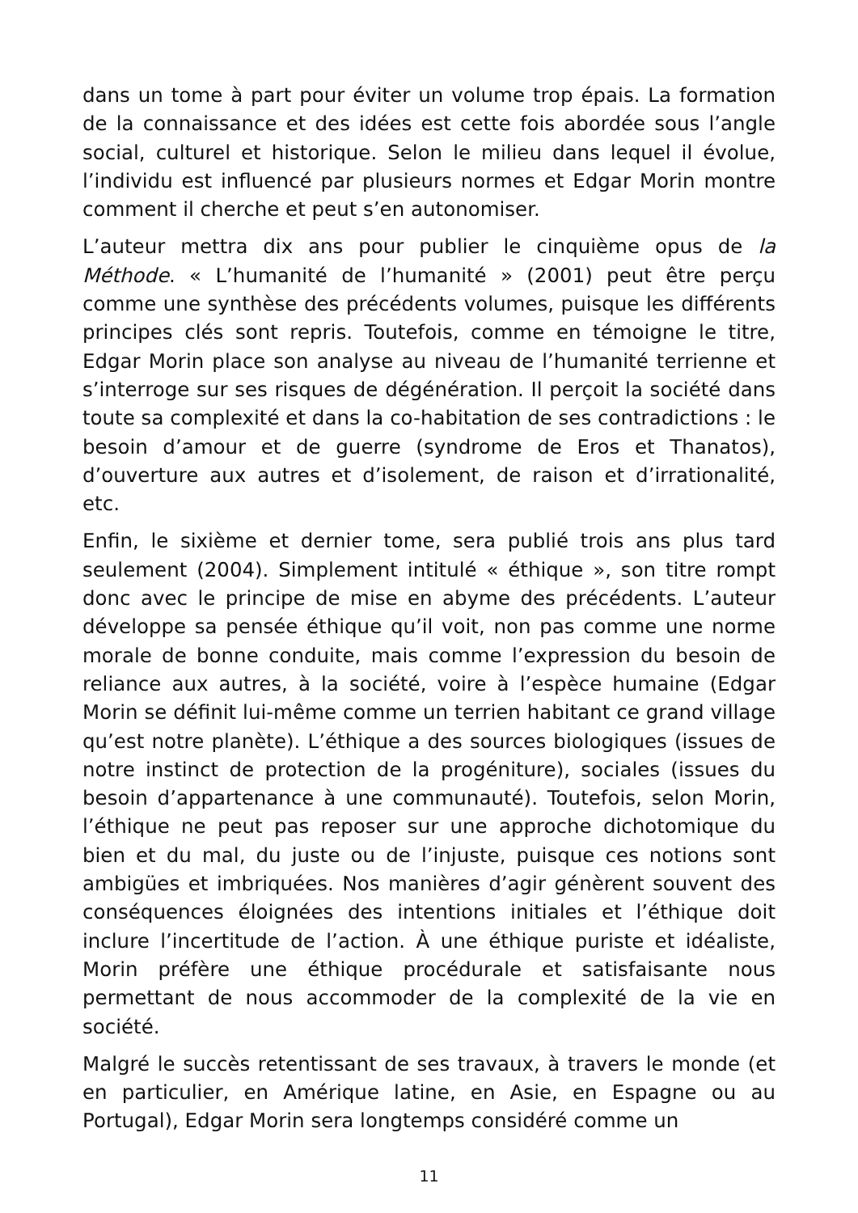dans un tome à part pour éviter un volume trop épais. La formation de la connaissance et des idées est cette fois abordée sous l’angle social, culturel et historique. Selon le milieu dans lequel il évolue, l’individu est influencé par plusieurs normes et Edgar Morin montre comment il cherche et peut s’en autonomiser.
L’auteur mettra dix ans pour publier le cinquième opus de la Méthode. « L’humanité de l’humanité » (2001) peut être perçu comme une synthèse des précédents volumes, puisque les différents principes clés sont repris. Toutefois, comme en témoigne le titre, Edgar Morin place son analyse au niveau de l’humanité terrienne et s’interroge sur ses risques de dégénération. Il perçoit la société dans toute sa complexité et dans la co-habitation de ses contradictions : le besoin d’amour et de guerre (syndrome de Eros et Thanatos), d’ouverture aux autres et d’isolement, de raison et d’irrationalité, etc.
Enfin, le sixième et dernier tome, sera publié trois ans plus tard seulement (2004). Simplement intitulé « éthique », son titre rompt donc avec le principe de mise en abyme des précédents. L’auteur développe sa pensée éthique qu’il voit, non pas comme une norme morale de bonne conduite, mais comme l’expression du besoin de reliance aux autres, à la société, voire à l’espèce humaine (Edgar Morin se définit lui-même comme un terrien habitant ce grand village qu’est notre planète). L’éthique a des sources biologiques (issues de notre instinct de protection de la progéniture), sociales (issues du besoin d’appartenance à une communauté). Toutefois, selon Morin, l’éthique ne peut pas reposer sur une approche dichotomique du bien et du mal, du juste ou de l’injuste, puisque ces notions sont ambigües et imbriquées. Nos manières d’agir génèrent souvent des conséquences éloignées des intentions initiales et l’éthique doit inclure l’incertitude de l’action. À une éthique puriste et idéaliste, Morin préfère une éthique procédurale et satisfaisante nous permettant de nous accommoder de la complexité de la vie en société.
Malgré le succès retentissant de ses travaux, à travers le monde (et en particulier, en Amérique latine, en Asie, en Espagne ou au Portugal), Edgar Morin sera longtemps considéré comme un
11